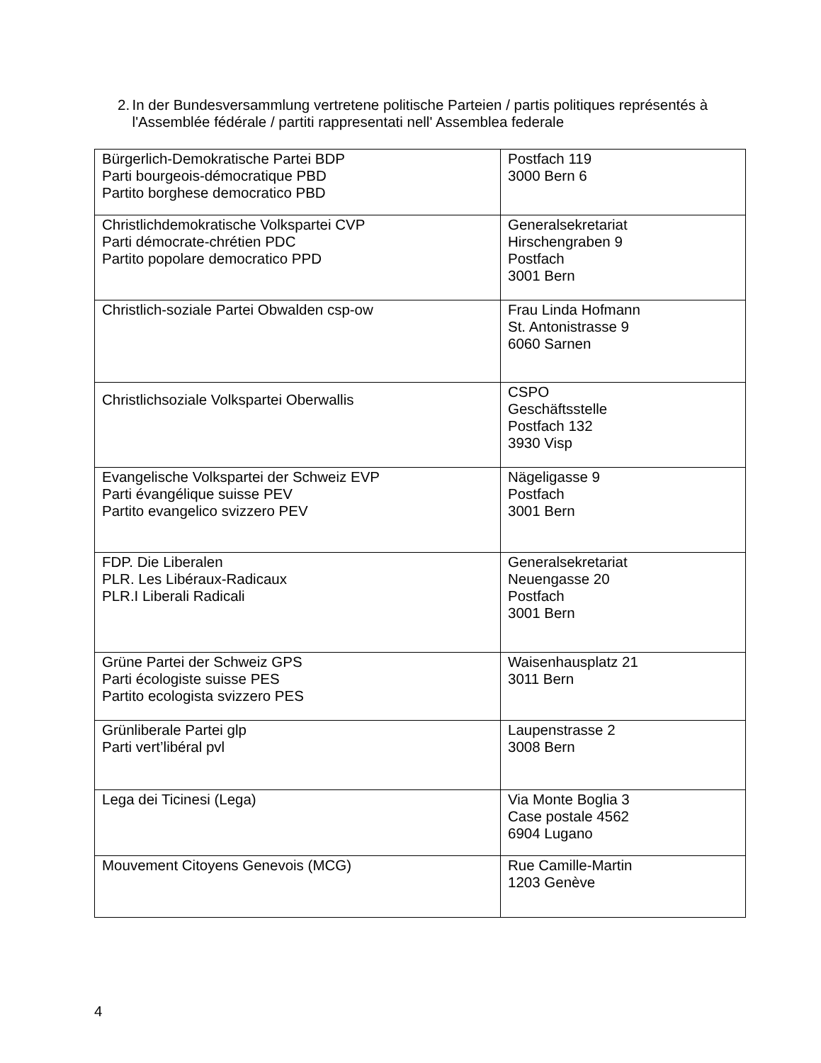2. In der Bundesversammlung vertretene politische Parteien / partis politiques représentés à l'Assemblée fédérale / partiti rappresentati nell' Assemblea federale
| Bürgerlich-Demokratische Partei BDP Parti bourgeois-démocratique PBD Partito borghese democratico PBD | Postfach 119 3000 Bern 6 |
| Christlichdemokratische Volkspartei CVP Parti démocrate-chrétien PDC Partito popolare democratico PPD | Generalsekretariat Hirschengraben 9 Postfach 3001 Bern |
| Christlich-soziale Partei Obwalden csp-ow | Frau Linda Hofmann St. Antonistrasse 9 6060 Sarnen |
| Christlichsoziale Volkspartei Oberwallis | CSPO Geschäftsstelle Postfach 132 3930 Visp |
| Evangelische Volkspartei der Schweiz EVP Parti évangélique suisse PEV Partito evangelico svizzero PEV | Nägeligasse 9 Postfach 3001 Bern |
| FDP. Die Liberalen PLR. Les Libéraux-Radicaux PLR.I Liberali Radicali | Generalsekretariat Neuengasse 20 Postfach 3001 Bern |
| Grüne Partei der Schweiz GPS Parti écologiste suisse PES Partito ecologista svizzero PES | Waisenhausplatz 21 3011 Bern |
| Grünliberale Partei glp Parti vert’libéral pvl | Laupenstrasse 2 3008 Bern |
| Lega dei Ticinesi (Lega) | Via Monte Boglia 3 Case postale 4562 6904 Lugano |
| Mouvement Citoyens Genevois (MCG) | Rue Camille-Martin 1203 Genève |
4